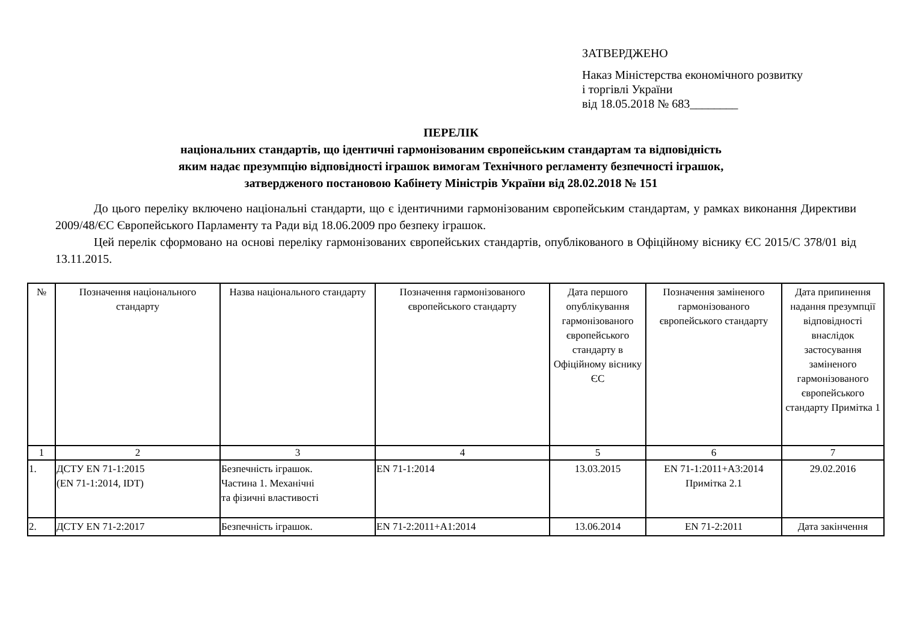ЗАТВЕРДЖЕНО
Наказ Міністерства економічного розвитку
і торгівлі України
від 18.05.2018 № 683________
ПЕРЕЛІК
національних стандартів, що ідентичні гармонізованим європейським стандартам та відповідність
яким надає презумпцію відповідності іграшок вимогам Технічного регламенту безпечності іграшок,
затвердженого постановою Кабінету Міністрів України від 28.02.2018 № 151
До цього переліку включено національні стандарти, що є ідентичними гармонізованим європейським стандартам, у рамках виконання Директиви 2009/48/ЄС Європейського Парламенту та Ради від 18.06.2009 про безпеку іграшок.
Цей перелік сформовано на основі переліку гармонізованих європейських стандартів, опублікованого в Офіційному віснику ЄС 2015/С 378/01 від 13.11.2015.
| № | Позначення національного стандарту | Назва національного стандарту | Позначення гармонізованого європейського стандарту | Дата першого опублікування гармонізованого європейського стандарту в Офіційному віснику ЄС | Позначення заміненого гармонізованого європейського стандарту | Дата припинення надання презумпції відповідності внаслідок застосування заміненого гармонізованого європейського стандарту Примітка 1 |
| --- | --- | --- | --- | --- | --- | --- |
| 1 | 2 | 3 | 4 | 5 | 6 | 7 |
| 1. | ДСТУ EN 71-1:2015 (EN 71-1:2014, IDT) | Безпечність іграшок. Частина 1. Механічні та фізичні властивості | EN 71-1:2014 | 13.03.2015 | EN 71-1:2011+A3:2014 Примітка 2.1 | 29.02.2016 |
| 2. | ДСТУ EN 71-2:2017 | Безпечність іграшок. | EN 71-2:2011+A1:2014 | 13.06.2014 | EN 71-2:2011 | Дата закінчення |